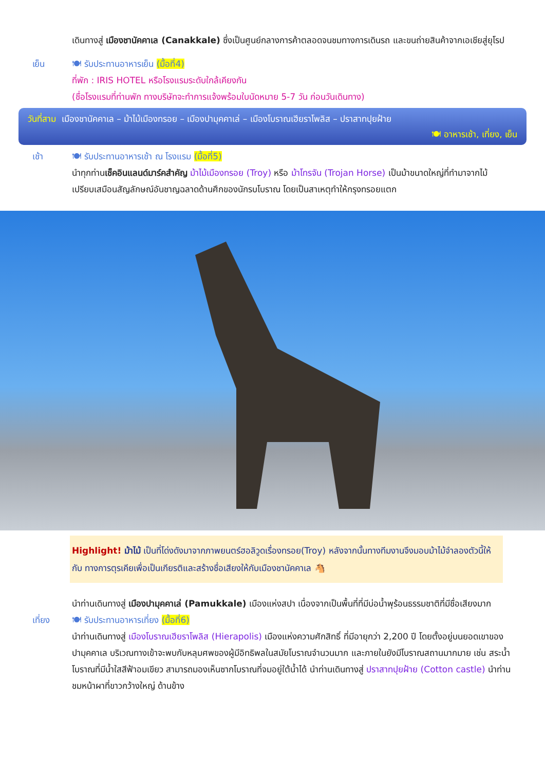เดินทางสู่ เมืองชานัคคาเล (Canakkale) ซึ่งเป็นศูนย์กลางการค้าตลอดจนชมทางการเดินรถ และขนถ่ายสินค้าจากเอเชียสู่ยุโรป
เย็น 🍽 รับประทานอาหารเย็น (มื้อที่4)
ที่พัก : IRIS HOTEL หรือโรงแรมระดับใกล้เคียงกัน
(ชื่อโรงแรมที่ท่านพัก ทางบริษัทจะทำการแจ้งพร้อมใบนัดหมาย 5-7 วัน ก่อนวันเดินทาง)
วันที่สาม เมืองชานัคคาเล – ม้าไม้เมืองทรอย – เมืองปามุคคาเล่ – เมืองโบราณเฮียราโพลิส – ปราสาทปุยฝ้าย
🍽 อาหารเช้า, เที่ยง, เย็น
เช้า 🍽 รับประทานอาหารเช้า ณ โรงแรม (มื้อที่5)
นำทุกท่านเช็คอินแลนด์มาร์คสำคัญ ม้าไม้เมืองทรอย (Troy) หรือ ม้าโทรจัน (Trojan Horse) เป็นม้าขนาดใหญ่ที่ทำมาจากไม้ เปรียบเสมือนสัญลักษณ์อันชาญฉลาดด้านศึกของนักรบโบราณ โดยเป็นสาเหตุทำให้กรุงทรอยแตก
Highlight! ม้าไม้ เป็นที่โด่งดังมาจากภาพยนตร์ฮอลิวูดเรื่องทรอย(Troy) หลังจากนั้นทางทีมงานจึงมอบม้าไม้จำลองตัวนี้ให้กับ ทางการตุรเคียเพื่อเป็นเกียรติและสร้างชื่อเสียงให้กับเมืองชานัคคาเล 🐴
นำท่านเดินทางสู่ เมืองปามุคคาเล่ (Pamukkale) เมืองแห่งสปา เนื่องจากเป็นพื้นที่ที่มีบ่อน้ำพุร้อนธรรมชาติที่มีชื่อเสียงมาก
เที่ยง 🍽 รับประทานอาหารเที่ยง (มื้อที่6)
นำท่านเดินทางสู่ เมืองโบราณเฮียราโพลิส (Hierapolis) เมืองแห่งความศักสิทธิ์ ที่มีอายุกว่า 2,200 ปี โดยตั้งอยู่บนยอดเขาของปามุคคาเล บริเวณทางเข้าจะพบกับหลุมศพของผู้มีอิทธิพลในสมัยโบราณจำนวนมาก และภายในยังมีโบราณสถานมากมาย เช่น สระน้ำโบราณที่มีน้ำใสสีฟ้าอมเขียว สามารถมองเห็นซากโบราณที่จมอยู่ใต้น้ำได้ นำท่านเดินทางสู่ ปราสาทปุยฝ้าย (Cotton castle) นำท่านชมหน้าผาที่ขาวกว้างใหญ่ ด้านข้าง